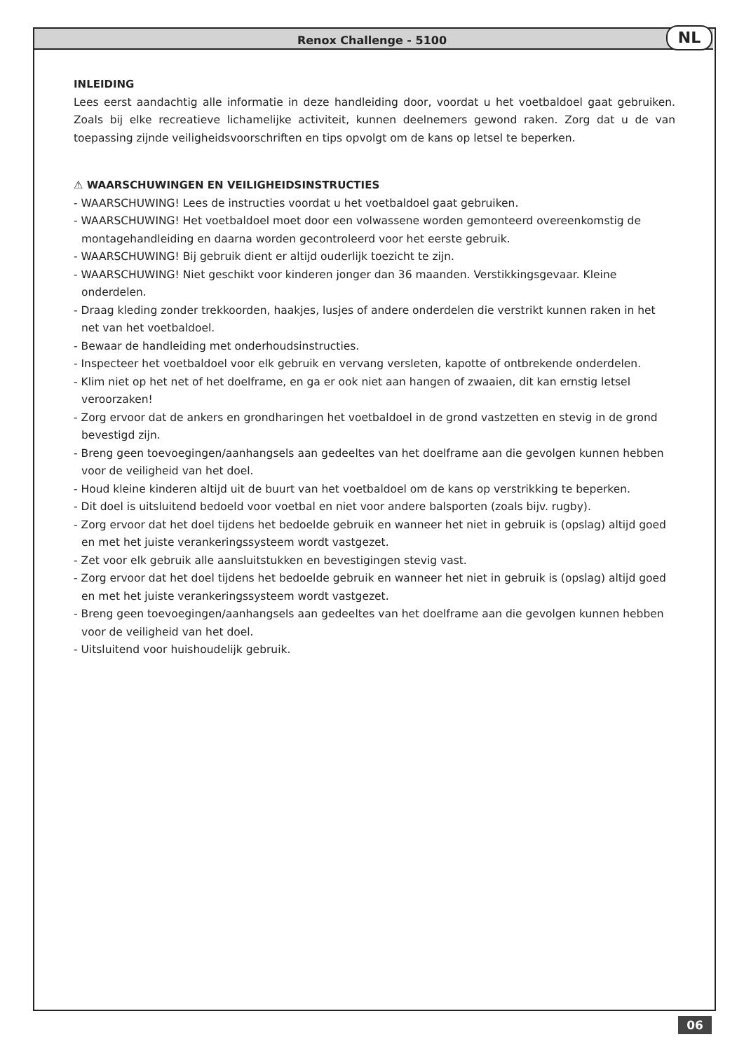NL
Renox Challenge - 5100
INLEIDING
Lees eerst aandachtig alle informatie in deze handleiding door, voordat u het voetbaldoel gaat gebruiken. Zoals bij elke recreatieve lichamelijke activiteit, kunnen deelnemers gewond raken. Zorg dat u de van toepassing zijnde veiligheidsvoorschriften en tips opvolgt om de kans op letsel te beperken.
⚠ WAARSCHUWINGEN EN VEILIGHEIDSINSTRUCTIES
- WAARSCHUWING! Lees de instructies voordat u het voetbaldoel gaat gebruiken.
- WAARSCHUWING! Het voetbaldoel moet door een volwassene worden gemonteerd overeenkomstig de montagehandleiding en daarna worden gecontroleerd voor het eerste gebruik.
- WAARSCHUWING! Bij gebruik dient er altijd ouderlijk toezicht te zijn.
- WAARSCHUWING! Niet geschikt voor kinderen jonger dan 36 maanden. Verstikkingsgevaar. Kleine onderdelen.
- Draag kleding zonder trekkoorden, haakjes, lusjes of andere onderdelen die verstrikt kunnen raken in het net van het voetbaldoel.
- Bewaar de handleiding met onderhoudsinstructies.
- Inspecteer het voetbaldoel voor elk gebruik en vervang versleten, kapotte of ontbrekende onderdelen.
- Klim niet op het net of het doelframe, en ga er ook niet aan hangen of zwaaien, dit kan ernstig letsel veroorzaken!
- Zorg ervoor dat de ankers en grondharingen het voetbaldoel in de grond vastzetten en stevig in de grond bevestigd zijn.
- Breng geen toevoegingen/aanhangsels aan gedeeltes van het doelframe aan die gevolgen kunnen hebben voor de veiligheid van het doel.
- Houd kleine kinderen altijd uit de buurt van het voetbaldoel om de kans op verstrikking te beperken.
- Dit doel is uitsluitend bedoeld voor voetbal en niet voor andere balsporten (zoals bijv. rugby).
- Zorg ervoor dat het doel tijdens het bedoelde gebruik en wanneer het niet in gebruik is (opslag) altijd goed en met het juiste verankeringssysteem wordt vastgezet.
- Zet voor elk gebruik alle aansluitstukken en bevestigingen stevig vast.
- Zorg ervoor dat het doel tijdens het bedoelde gebruik en wanneer het niet in gebruik is (opslag) altijd goed en met het juiste verankeringssysteem wordt vastgezet.
- Breng geen toevoegingen/aanhangsels aan gedeeltes van het doelframe aan die gevolgen kunnen hebben voor de veiligheid van het doel.
- Uitsluitend voor huishoudelijk gebruik.
06